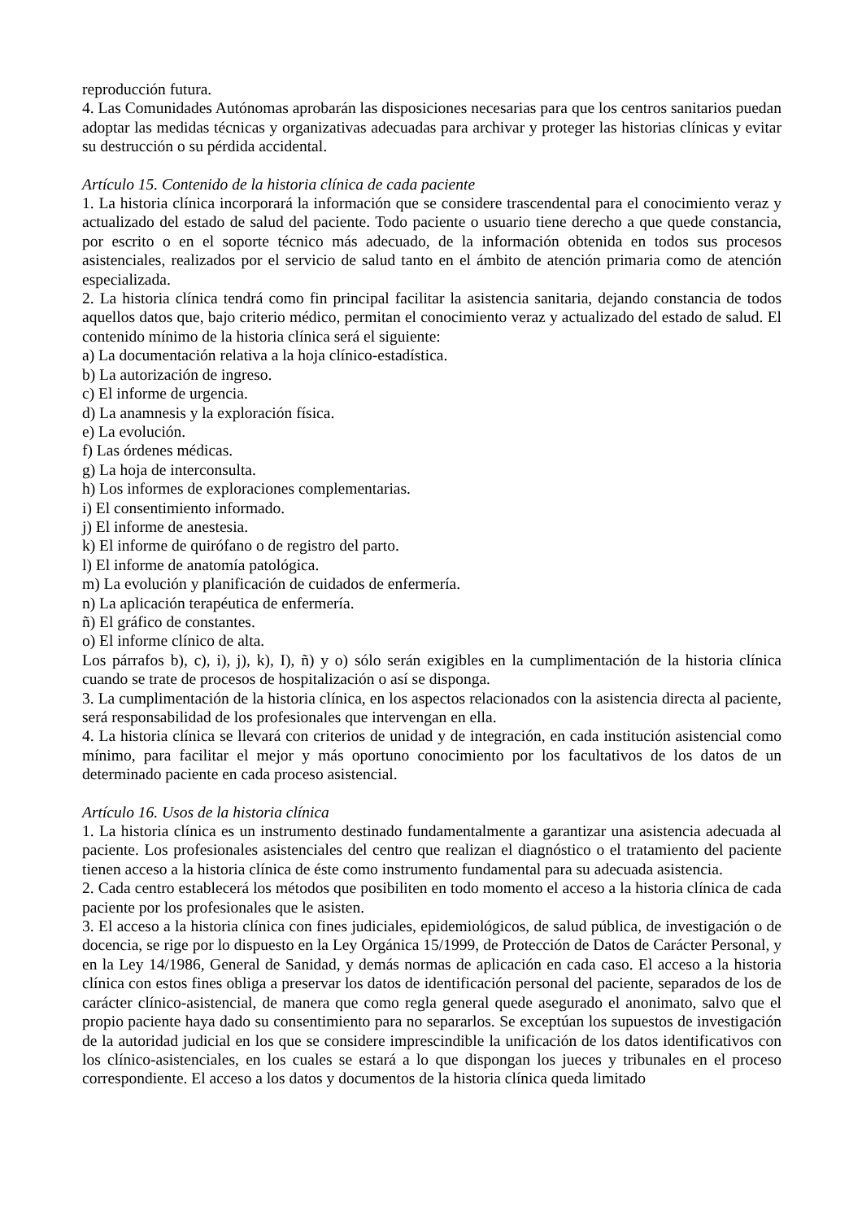reproducción futura.
4. Las Comunidades Autónomas aprobarán las disposiciones necesarias para que los centros sanitarios puedan adoptar las medidas técnicas y organizativas adecuadas para archivar y proteger las historias clínicas y evitar su destrucción o su pérdida accidental.
Artículo 15. Contenido de la historia clínica de cada paciente
1. La historia clínica incorporará la información que se considere trascendental para el conocimiento veraz y actualizado del estado de salud del paciente. Todo paciente o usuario tiene derecho a que quede constancia, por escrito o en el soporte técnico más adecuado, de la información obtenida en todos sus procesos asistenciales, realizados por el servicio de salud tanto en el ámbito de atención primaria como de atención especializada.
2. La historia clínica tendrá como fin principal facilitar la asistencia sanitaria, dejando constancia de todos aquellos datos que, bajo criterio médico, permitan el conocimiento veraz y actualizado del estado de salud. El contenido mínimo de la historia clínica será el siguiente:
a) La documentación relativa a la hoja clínico-estadística.
b) La autorización de ingreso.
c) El informe de urgencia.
d) La anamnesis y la exploración física.
e) La evolución.
f) Las órdenes médicas.
g) La hoja de interconsulta.
h) Los informes de exploraciones complementarias.
i) El consentimiento informado.
j) El informe de anestesia.
k) El informe de quirófano o de registro del parto.
l) El informe de anatomía patológica.
m) La evolución y planificación de cuidados de enfermería.
n) La aplicación terapéutica de enfermería.
ñ) El gráfico de constantes.
o) El informe clínico de alta.
Los párrafos b), c), i), j), k), I), ñ) y o) sólo serán exigibles en la cumplimentación de la historia clínica cuando se trate de procesos de hospitalización o así se disponga.
3. La cumplimentación de la historia clínica, en los aspectos relacionados con la asistencia directa al paciente, será responsabilidad de los profesionales que intervengan en ella.
4. La historia clínica se llevará con criterios de unidad y de integración, en cada institución asistencial como mínimo, para facilitar el mejor y más oportuno conocimiento por los facultativos de los datos de un determinado paciente en cada proceso asistencial.
Artículo 16. Usos de la historia clínica
1. La historia clínica es un instrumento destinado fundamentalmente a garantizar una asistencia adecuada al paciente. Los profesionales asistenciales del centro que realizan el diagnóstico o el tratamiento del paciente tienen acceso a la historia clínica de éste como instrumento fundamental para su adecuada asistencia.
2. Cada centro establecerá los métodos que posibiliten en todo momento el acceso a la historia clínica de cada paciente por los profesionales que le asisten.
3. El acceso a la historia clínica con fines judiciales, epidemiológicos, de salud pública, de investigación o de docencia, se rige por lo dispuesto en la Ley Orgánica 15/1999, de Protección de Datos de Carácter Personal, y en la Ley 14/1986, General de Sanidad, y demás normas de aplicación en cada caso. El acceso a la historia clínica con estos fines obliga a preservar los datos de identificación personal del paciente, separados de los de carácter clínico-asistencial, de manera que como regla general quede asegurado el anonimato, salvo que el propio paciente haya dado su consentimiento para no separarlos. Se exceptúan los supuestos de investigación de la autoridad judicial en los que se considere imprescindible la unificación de los datos identificativos con los clínico-asistenciales, en los cuales se estará a lo que dispongan los jueces y tribunales en el proceso correspondiente. El acceso a los datos y documentos de la historia clínica queda limitado